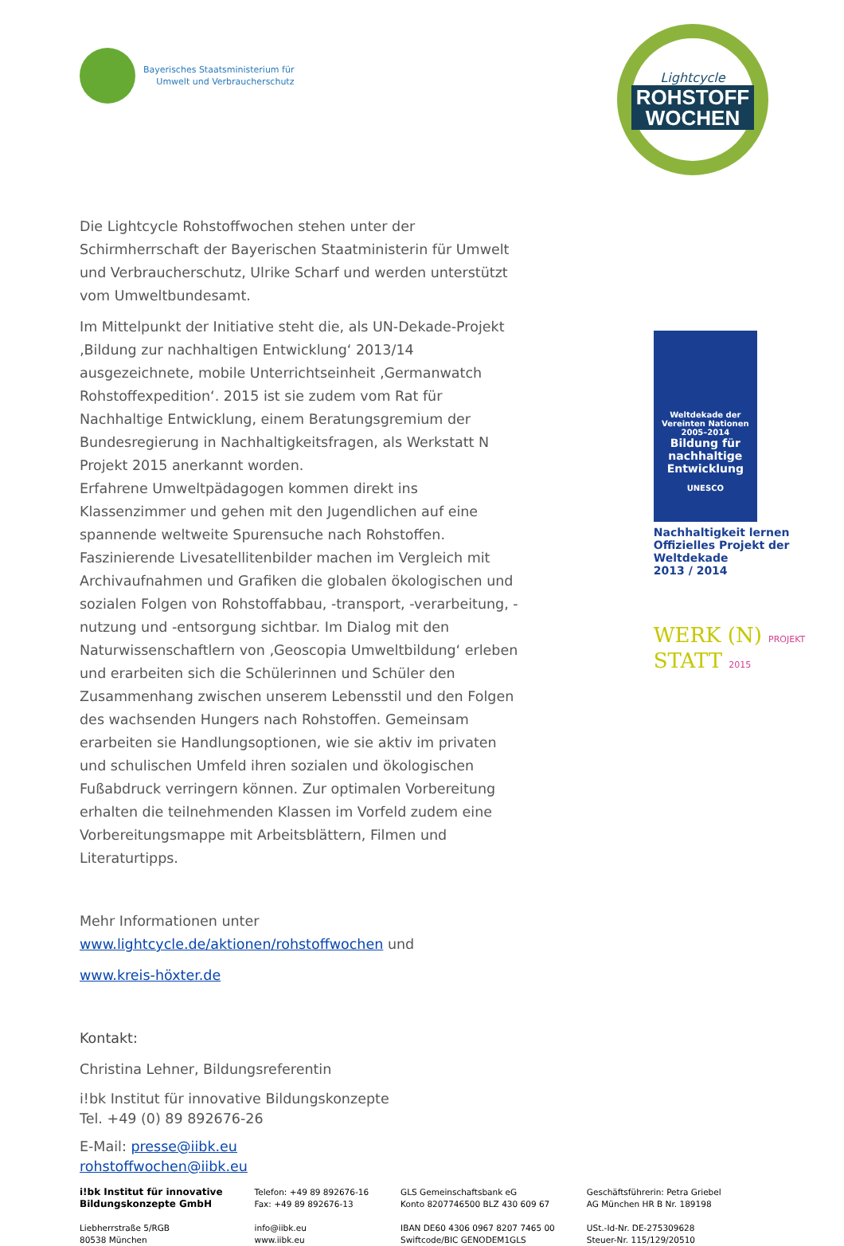Bayerisches Staatsministerium für
Umwelt und Verbraucherschutz
Lightcycle
ROHSTOFF
WOCHEN
Die Lightcycle Rohstoffwochen stehen unter der Schirmherrschaft der Bayerischen Staatministerin für Umwelt und Verbraucherschutz, Ulrike Scharf und werden unterstützt vom Umweltbundesamt.
Im Mittelpunkt der Initiative steht die, als UN-Dekade-Projekt ‚Bildung zur nachhaltigen Entwicklung‘ 2013/14 ausgezeichnete, mobile Unterrichtseinheit ‚Germanwatch Rohstoffexpedition‘. 2015 ist sie zudem vom Rat für Nachhaltige Entwicklung, einem Beratungsgremium der Bundesregierung in Nachhaltigkeitsfragen, als Werkstatt N Projekt 2015 anerkannt worden.
Erfahrene Umweltpädagogen kommen direkt ins Klassenzimmer und gehen mit den Jugendlichen auf eine spannende weltweite Spurensuche nach Rohstoffen. Faszinierende Livesatellitenbilder machen im Vergleich mit Archivaufnahmen und Grafiken die globalen ökologischen und sozialen Folgen von Rohstoffabbau, -transport, -verarbeitung, -nutzung und -entsorgung sichtbar. Im Dialog mit den Naturwissenschaftlern von ‚Geoscopia Umweltbildung‘ erleben und erarbeiten sich die Schülerinnen und Schüler den Zusammenhang zwischen unserem Lebensstil und den Folgen des wachsenden Hungers nach Rohstoffen. Gemeinsam erarbeiten sie Handlungsoptionen, wie sie aktiv im privaten und schulischen Umfeld ihren sozialen und ökologischen Fußabdruck verringern können. Zur optimalen Vorbereitung erhalten die teilnehmenden Klassen im Vorfeld zudem eine Vorbereitungsmappe mit Arbeitsblättern, Filmen und Literaturtipps.
Mehr Informationen unter
www.lightcycle.de/aktionen/rohstoffwochen und
www.kreis-höxter.de
Kontakt:
Christina Lehner, Bildungsreferentin
i!bk Institut für innovative Bildungskonzepte
Tel. +49 (0) 89 892676-26
E-Mail: presse@iibk.eu
rohstoffwochen@iibk.eu
Weltdekade der Vereinten Nationen 2005–2014
Bildung für nachhaltige Entwicklung
UNESCO
Nachhaltigkeit lernen
Offizielles Projekt der Weltdekade
2013 / 2014
WERK (N) PROJEKT
STATT 2015
i!bk Institut für innovative
Bildungskonzepte GmbH
Liebherrstraße 5/RGB
80538 München
Telefon: +49 89 892676-16
Fax: +49 89 892676-13
info@iibk.eu
www.iibk.eu
GLS Gemeinschaftsbank eG
Konto 8207746500 BLZ 430 609 67
IBAN DE60 4306 0967 8207 7465 00
Swiftcode/BIC GENODEM1GLS
Geschäftsführerin: Petra Griebel
AG München HR B Nr. 189198
USt.-Id-Nr. DE-275309628
Steuer-Nr. 115/129/20510